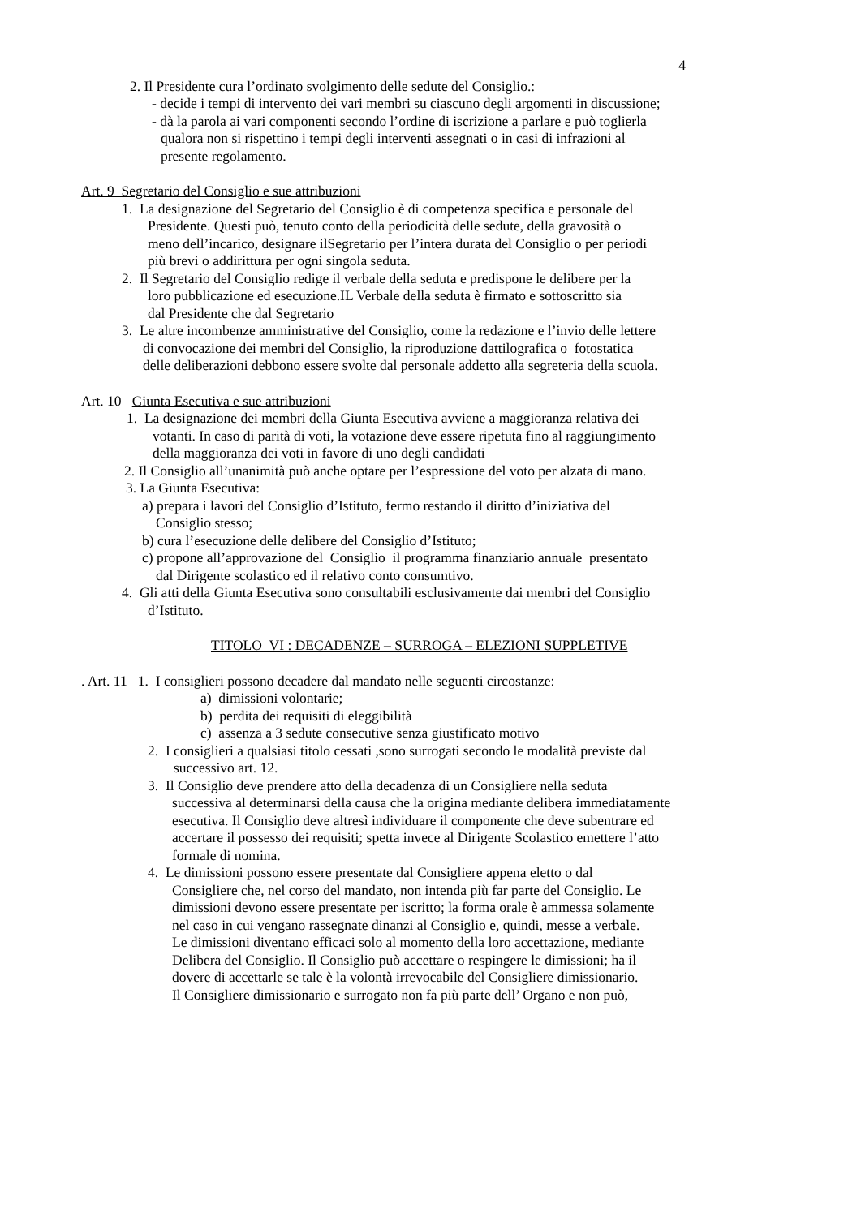4
2. Il Presidente cura l’ordinato svolgimento delle sedute del Consiglio.:
- decide i tempi di intervento dei vari membri su ciascuno degli argomenti in discussione;
- dà la parola ai vari componenti secondo l’ordine di iscrizione a parlare e può toglierla
qualora non si rispettino i tempi degli interventi assegnati o in casi di infrazioni al
presente regolamento.
Art. 9 Segretario del Consiglio e sue attribuzioni
1. La designazione del Segretario del Consiglio è di competenza specifica e personale del
Presidente. Questi può, tenuto conto della periodicità delle sedute, della gravosità o
meno dell’incarico, designare ilSegretario per l’intera durata del Consiglio o per periodi
più brevi o addirittura per ogni singola seduta.
2. Il Segretario del Consiglio redige il verbale della seduta e predispone le delibere per la
loro pubblicazione ed esecuzione.IL Verbale della seduta è firmato e sottoscritto sia
dal Presidente che dal Segretario
3. Le altre incombenze amministrative del Consiglio, come la redazione e l’invio delle lettere
di convocazione dei membri del Consiglio, la riproduzione dattilografica o fotostatica
delle deliberazioni debbono essere svolte dal personale addetto alla segreteria della scuola.
Art. 10 Giunta Esecutiva e sue attribuzioni
1. La designazione dei membri della Giunta Esecutiva avviene a maggioranza relativa dei
votanti. In caso di parità di voti, la votazione deve essere ripetuta fino al raggiungimento
della maggioranza dei voti in favore di uno degli candidati
2. Il Consiglio all’unanimità può anche optare per l’espressione del voto per alzata di mano.
3. La Giunta Esecutiva:
a) prepara i lavori del Consiglio d’Istituto, fermo restando il diritto d’iniziativa del
Consiglio stesso;
b) cura l’esecuzione delle delibere del Consiglio d’Istituto;
c) propone all’approvazione del Consiglio il programma finanziario annuale presentato
dal Dirigente scolastico ed il relativo conto consumtivo.
4. Gli atti della Giunta Esecutiva sono consultabili esclusivamente dai membri del Consiglio
d’Istituto.
TITOLO VI : DECADENZE – SURROGA – ELEZIONI SUPPLETIVE
. Art. 11 1. I consiglieri possono decadere dal mandato nelle seguenti circostanze:
a) dimissioni volontarie;
b) perdita dei requisiti di eleggibilità
c) assenza a 3 sedute consecutive senza giustificato motivo
2. I consiglieri a qualsiasi titolo cessati ,sono surrogati secondo le modalità previste dal
successivo art. 12.
3. Il Consiglio deve prendere atto della decadenza di un Consigliere nella seduta
successiva al determinarsi della causa che la origina mediante delibera immediatamente
esecutiva. Il Consiglio deve altresì individuare il componente che deve subentrare ed
accertare il possesso dei requisiti; spetta invece al Dirigente Scolastico emettere l’atto
formale di nomina.
4. Le dimissioni possono essere presentate dal Consigliere appena eletto o dal
Consigliere che, nel corso del mandato, non intenda più far parte del Consiglio. Le
dimissioni devono essere presentate per iscritto; la forma orale è ammessa solamente
nel caso in cui vengano rassegnate dinanzi al Consiglio e, quindi, messe a verbale.
Le dimissioni diventano efficaci solo al momento della loro accettazione, mediante
Delibera del Consiglio. Il Consiglio può accettare o respingere le dimissioni; ha il
dovere di accettarle se tale è la volontà irrevocabile del Consigliere dimissionario.
Il Consigliere dimissionario e surrogato non fa più parte dell’ Organo e non può,